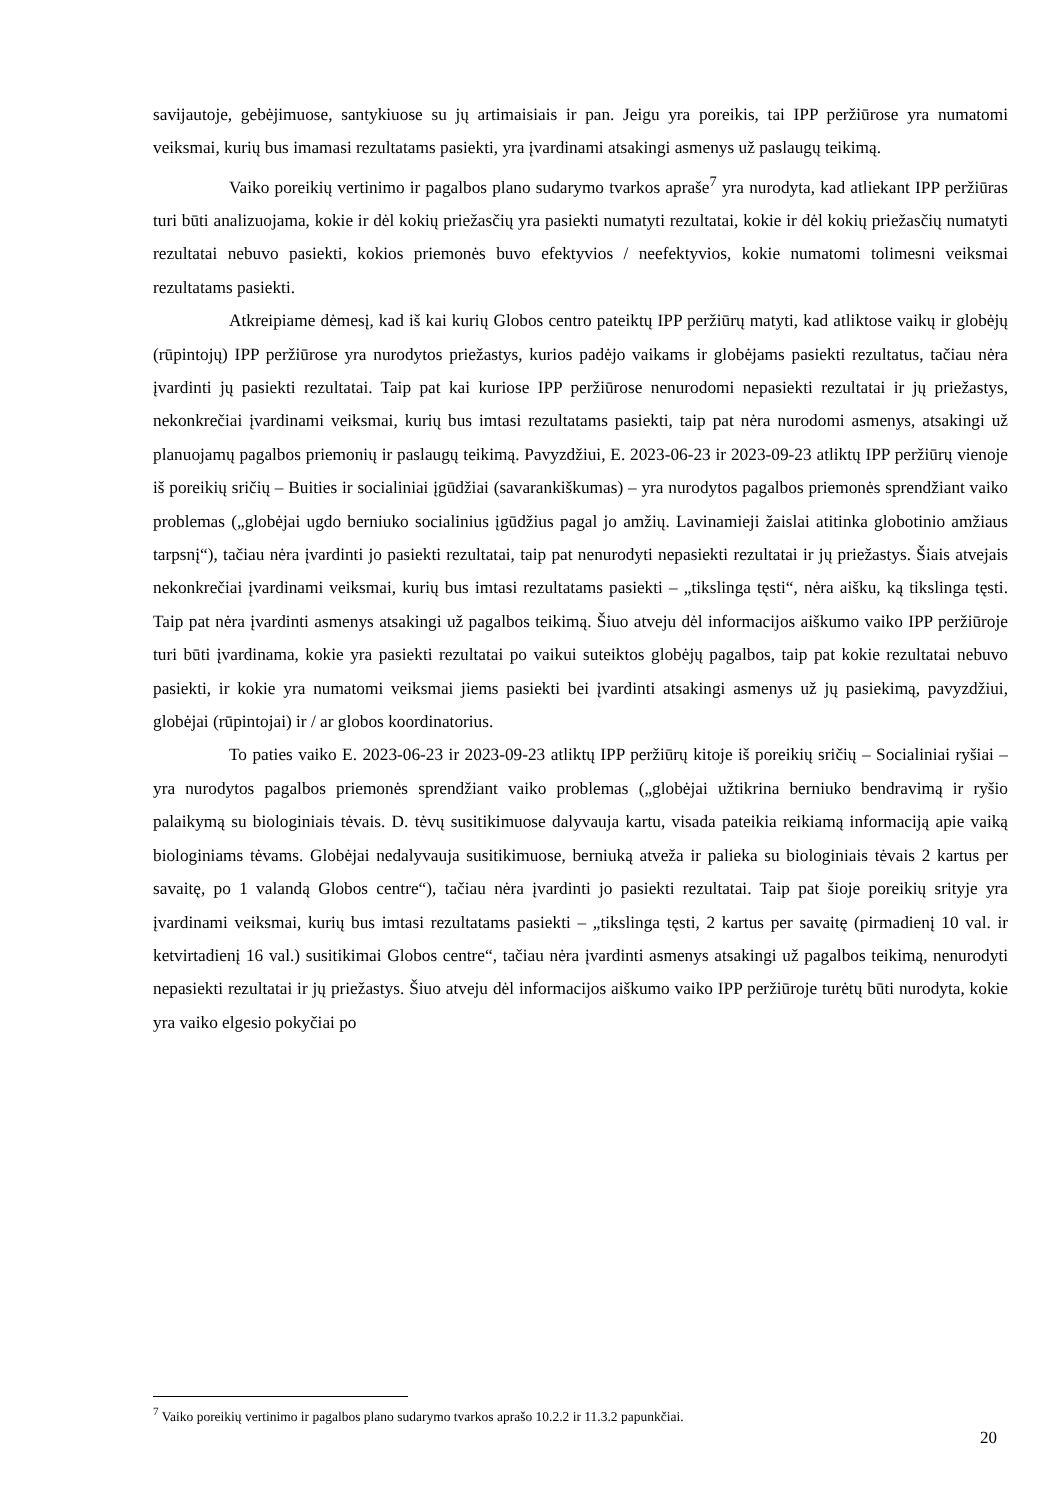savijautoje, gebėjimuose, santykiuose su jų artimaisiais ir pan. Jeigu yra poreikis, tai IPP peržiūrose yra numatomi veiksmai, kurių bus imamasi rezultatams pasiekti, yra įvardinami atsakingi asmenys už paslaugų teikimą.
Vaiko poreikių vertinimo ir pagalbos plano sudarymo tvarkos apraše<sup>7</sup> yra nurodyta, kad atliekant IPP peržiūras turi būti analizuojama, kokie ir dėl kokių priežasčių yra pasiekti numatyti rezultatai, kokie ir dėl kokių priežasčių numatyti rezultatai nebuvo pasiekti, kokios priemonės buvo efektyvios / neefektyvios, kokie numatomi tolimesni veiksmai rezultatams pasiekti.
Atkreipiame dėmesį, kad iš kai kurių Globos centro pateiktų IPP peržiūrų matyti, kad atliktose vaikų ir globėjų (rūpintojų) IPP peržiūrose yra nurodytos priežastys, kurios padėjo vaikams ir globėjams pasiekti rezultatus, tačiau nėra įvardinti jų pasiekti rezultatai. Taip pat kai kuriose IPP peržiūrose nenurodomi nepasiekti rezultatai ir jų priežastys, nekonkrečiai įvardinami veiksmai, kurių bus imtasi rezultatams pasiekti, taip pat nėra nurodomi asmenys, atsakingi už planuojamų pagalbos priemonių ir paslaugų teikimą. Pavyzdžiui, E. 2023-06-23 ir 2023-09-23 atliktų IPP peržiūrų vienoje iš poreikių sričių – Buities ir socialiniai įgūdžiai (savarankiškumas) – yra nurodytos pagalbos priemonės sprendžiant vaiko problemas („globėjai ugdo berniuko socialinius įgūdžius pagal jo amžių. Lavinamieji žaislai atitinka globotinio amžiaus tarpsnį“), tačiau nėra įvardinti jo pasiekti rezultatai, taip pat nenurodyti nepasiekti rezultatai ir jų priežastys. Šiais atvejais nekonkrečiai įvardinami veiksmai, kurių bus imtasi rezultatams pasiekti – „tikslinga tęsti“, nėra aišku, ką tikslinga tęsti. Taip pat nėra įvardinti asmenys atsakingi už pagalbos teikimą. Šiuo atveju dėl informacijos aiškumo vaiko IPP peržiūroje turi būti įvardinama, kokie yra pasiekti rezultatai po vaikui suteiktos globėjų pagalbos, taip pat kokie rezultatai nebuvo pasiekti, ir kokie yra numatomi veiksmai jiems pasiekti bei įvardinti atsakingi asmenys už jų pasiekimą, pavyzdžiui, globėjai (rūpintojai) ir / ar globos koordinatorius.
To paties vaiko E. 2023-06-23 ir 2023-09-23 atliktų IPP peržiūrų kitoje iš poreikių sričių – Socialiniai ryšiai – yra nurodytos pagalbos priemonės sprendžiant vaiko problemas („globėjai užtikrina berniuko bendravimą ir ryšio palaikymą su biologiniais tėvais. D. tėvų susitikimuose dalyvauja kartu, visada pateikia reikiamą informaciją apie vaiką biologiniams tėvams. Globėjai nedalyvauja susitikimuose, berniuką atveža ir palieka su biologiniais tėvais 2 kartus per savaitę, po 1 valandą Globos centre“), tačiau nėra įvardinti jo pasiekti rezultatai. Taip pat šioje poreikių srityje yra įvardinami veiksmai, kurių bus imtasi rezultatams pasiekti – „tikslinga tęsti, 2 kartus per savaitę (pirmadienį 10 val. ir ketvirtadienį 16 val.) susitikimai Globos centre“, tačiau nėra įvardinti asmenys atsakingi už pagalbos teikimą, nenurodyti nepasiekti rezultatai ir jų priežastys. Šiuo atveju dėl informacijos aiškumo vaiko IPP peržiūroje turėtų būti nurodyta, kokie yra vaiko elgesio pokyčiai po
<sup>7</sup> Vaiko poreikių vertinimo ir pagalbos plano sudarymo tvarkos aprašo 10.2.2 ir 11.3.2 papunkčiai.
20